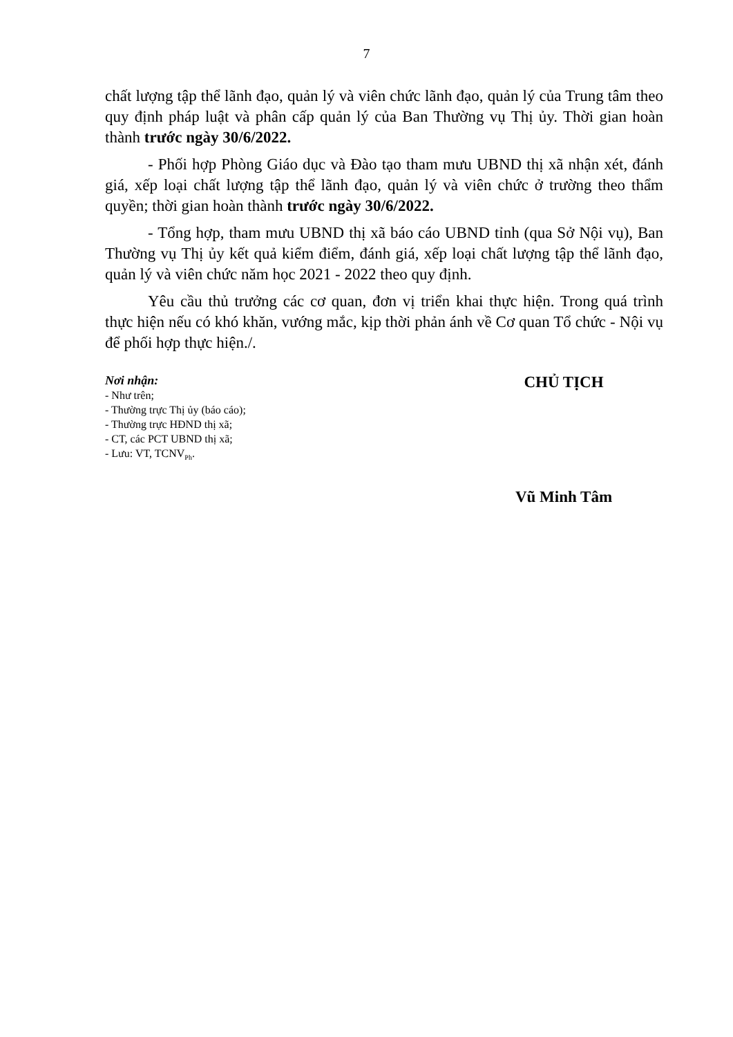7
chất lượng tập thể lãnh đạo, quản lý và viên chức lãnh đạo, quản lý của Trung tâm theo quy định pháp luật và phân cấp quản lý của Ban Thường vụ Thị ủy. Thời gian hoàn thành trước ngày 30/6/2022.
- Phối hợp Phòng Giáo dục và Đào tạo tham mưu UBND thị xã nhận xét, đánh giá, xếp loại chất lượng tập thể lãnh đạo, quản lý và viên chức ở trường theo thẩm quyền; thời gian hoàn thành trước ngày 30/6/2022.
- Tổng hợp, tham mưu UBND thị xã báo cáo UBND tỉnh (qua Sở Nội vụ), Ban Thường vụ Thị ủy kết quả kiểm điểm, đánh giá, xếp loại chất lượng tập thể lãnh đạo, quản lý và viên chức năm học 2021 - 2022 theo quy định.
Yêu cầu thủ trưởng các cơ quan, đơn vị triển khai thực hiện. Trong quá trình thực hiện nếu có khó khăn, vướng mắc, kịp thời phản ánh về Cơ quan Tổ chức - Nội vụ để phối hợp thực hiện./.
Nơi nhận:
- Như trên;
- Thường trực Thị ủy (báo cáo);
- Thường trực HĐND thị xã;
- CT, các PCT UBND thị xã;
- Lưu: VT, TCNV<sub>Ph</sub>.
CHỦ TỊCH
Vũ Minh Tâm